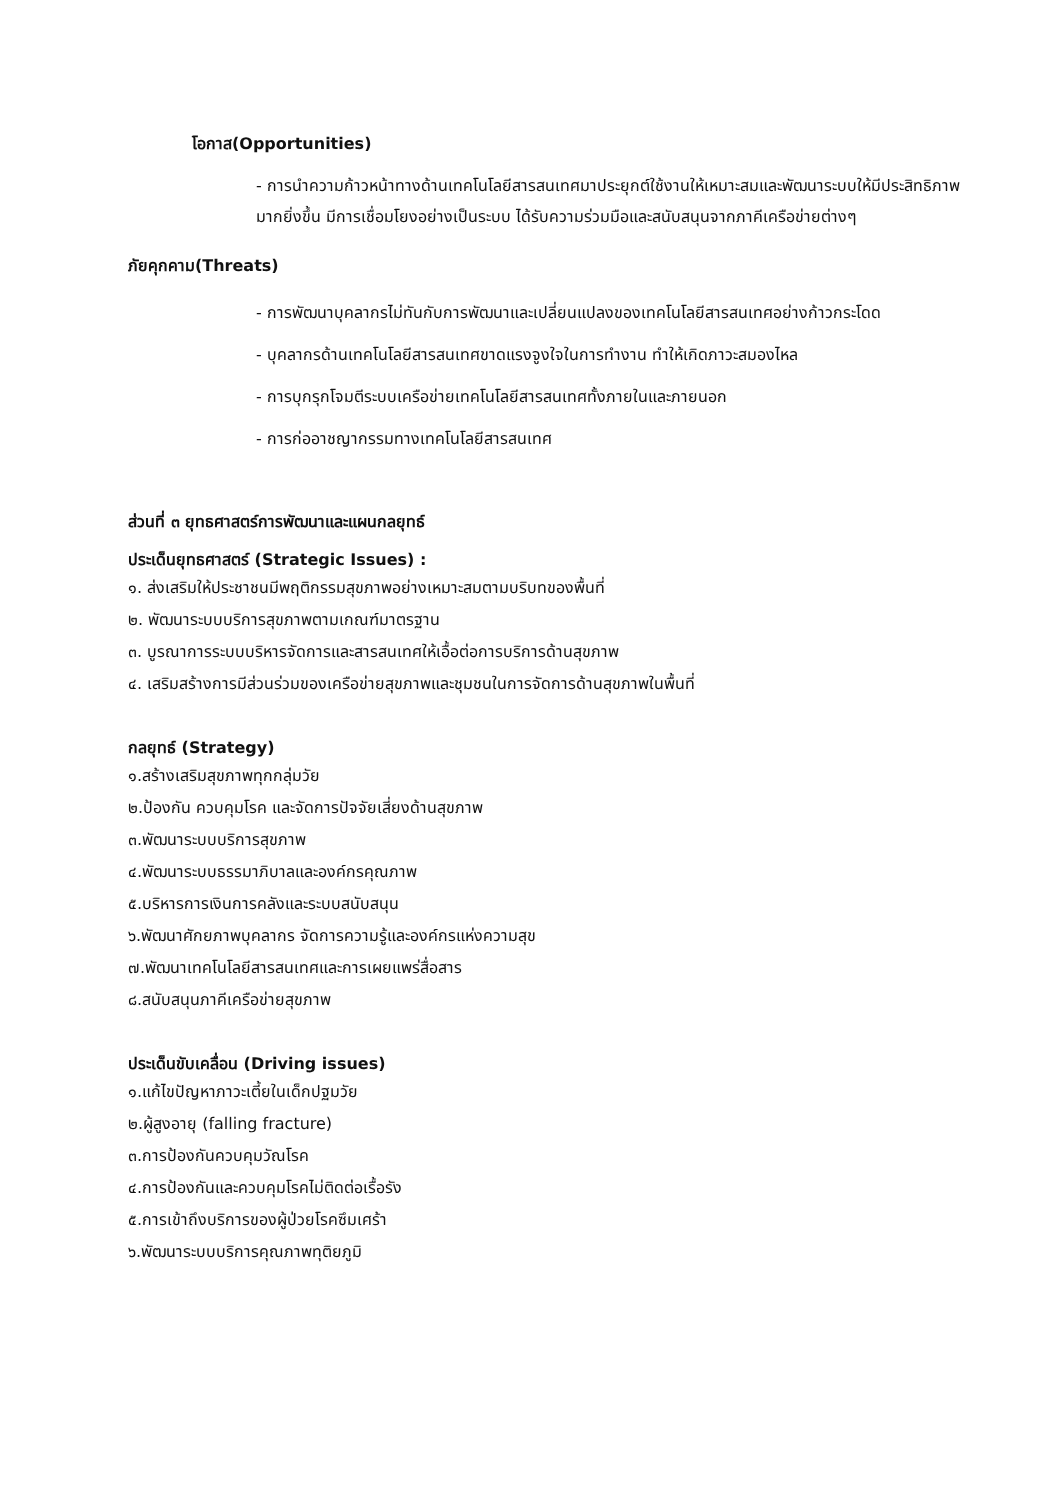โอกาส(Opportunities)
- การนำความก้าวหน้าทางด้านเทคโนโลยีสารสนเทศมาประยุกต์ใช้งานให้เหมาะสมและพัฒนาระบบให้มีประสิทธิภาพมากยิ่งขึ้น มีการเชื่อมโยงอย่างเป็นระบบ ได้รับความร่วมมือและสนับสนุนจากภาคีเครือข่ายต่างๆ
ภัยคุกคาม(Threats)
- การพัฒนาบุคลากรไม่ทันกับการพัฒนาและเปลี่ยนแปลงของเทคโนโลยีสารสนเทศอย่างก้าวกระโดด
- บุคลากรด้านเทคโนโลยีสารสนเทศขาดแรงจูงใจในการทำงาน ทำให้เกิดภาวะสมองไหล
- การบุกรุกโจมตีระบบเครือข่ายเทคโนโลยีสารสนเทศทั้งภายในและภายนอก
- การก่ออาชญากรรมทางเทคโนโลยีสารสนเทศ
ส่วนที่ ๓ ยุทธศาสตร์การพัฒนาและแผนกลยุทธ์
ประเด็นยุทธศาสตร์ (Strategic Issues) :
๑. ส่งเสริมให้ประชาชนมีพฤติกรรมสุขภาพอย่างเหมาะสมตามบริบทของพื้นที่
๒. พัฒนาระบบบริการสุขภาพตามเกณฑ์มาตรฐาน
๓. บูรณาการระบบบริหารจัดการและสารสนเทศให้เอื้อต่อการบริการด้านสุขภาพ
๔. เสริมสร้างการมีส่วนร่วมของเครือข่ายสุขภาพและชุมชนในการจัดการด้านสุขภาพในพื้นที่
กลยุทธ์ (Strategy)
๑.สร้างเสริมสุขภาพทุกกลุ่มวัย
๒.ป้องกัน ควบคุมโรค และจัดการปัจจัยเสี่ยงด้านสุขภาพ
๓.พัฒนาระบบบริการสุขภาพ
๔.พัฒนาระบบธรรมาภิบาลและองค์กรคุณภาพ
๕.บริหารการเงินการคลังและระบบสนับสนุน
๖.พัฒนาศักยภาพบุคลากร จัดการความรู้และองค์กรแห่งความสุข
๗.พัฒนาเทคโนโลยีสารสนเทศและการเผยแพร่สื่อสาร
๘.สนับสนุนภาคีเครือข่ายสุขภาพ
ประเด็นขับเคลื่อน (Driving issues)
๑.แก้ไขปัญหาภาวะเตี้ยในเด็กปฐมวัย
๒.ผู้สูงอายุ (falling fracture)
๓.การป้องกันควบคุมวัณโรค
๔.การป้องกันและควบคุมโรคไม่ติดต่อเรื้อรัง
๕.การเข้าถึงบริการของผู้ป่วยโรคซึมเศร้า
๖.พัฒนาระบบบริการคุณภาพทุติยภูมิ